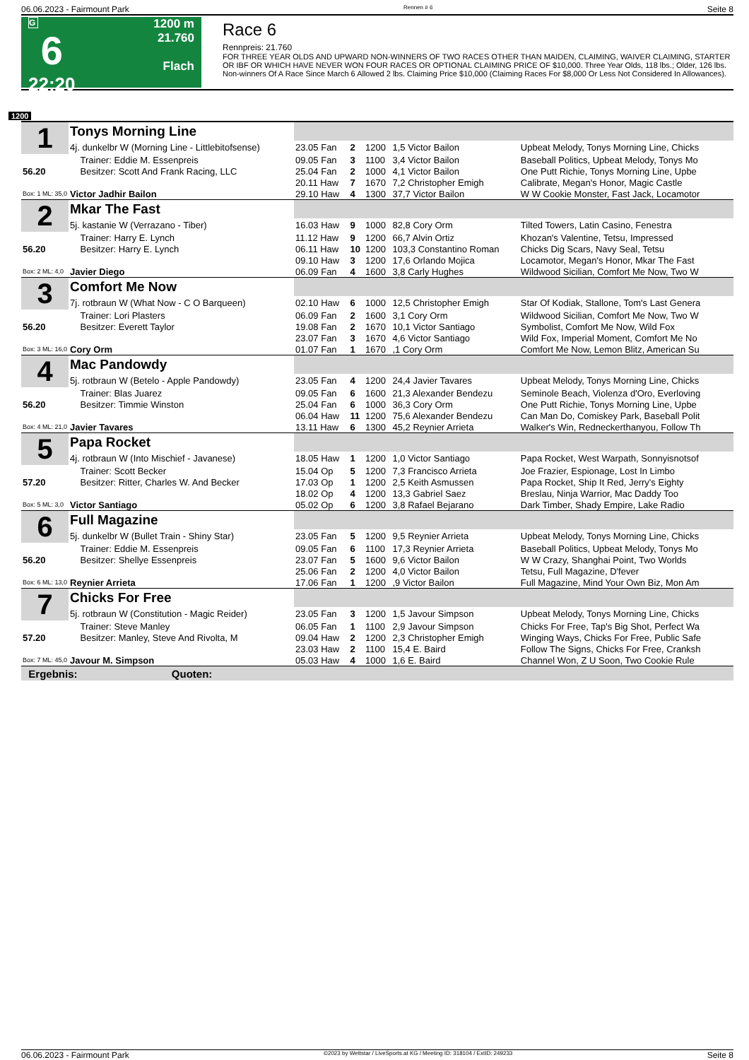06.06.2023 - Fairmount Park Rennen # 6 Seite 8
G
6
22:20
1200 m
21.760
Flach
Race 6
Rennpreis: 21.760
FOR THREE YEAR OLDS AND UPWARD NON-WINNERS OF TWO RACES OTHER THAN MAIDEN, CLAIMING, WAIVER CLAIMING, STARTER OR IBF OR WHICH HAVE NEVER WON FOUR RACES OR OPTIONAL CLAIMING PRICE OF $10,000. Three Year Olds, 118 lbs.; Older, 126 lbs. Non-winners Of A Race Since March 6 Allowed 2 lbs. Claiming Price $10,000 (Claiming Races For $8,000 Or Less Not Considered In Allowances).
1200
| 1 | Tonys Morning Line | | | | | |
| | 4j. dunkelbr W (Morning Line - Littlebitofsense) | 23.05 Fan | 2 | 1200 | 1,5 Victor Bailon | Upbeat Melody, Tonys Morning Line, Chicks |
| | Trainer: Eddie M. Essenpreis | 09.05 Fan | 3 | 1100 | 3,4 Victor Bailon | Baseball Politics, Upbeat Melody, Tonys Mo |
| 56.20 | Besitzer: Scott And Frank Racing, LLC | 25.04 Fan | 2 | 1000 | 4,1 Victor Bailon | One Putt Richie, Tonys Morning Line, Upbe |
| | | 20.11 Haw | 7 | 1670 | 7,2 Christopher Emigh | Calibrate, Megan's Honor, Magic Castle |
| Box: 1 ML: 35,0 | Victor Jadhir Bailon | 29.10 Haw | 4 | 1300 | 37,7 Victor Bailon | W W Cookie Monster, Fast Jack, Locamotor |
| 2 | Mkar The Fast | | | | | |
| | 5j. kastanie W (Verrazano - Tiber) | 16.03 Haw | 9 | 1000 | 82,8 Cory Orm | Tilted Towers, Latin Casino, Fenestra |
| | Trainer: Harry E. Lynch | 11.12 Haw | 9 | 1200 | 66,7 Alvin Ortiz | Khozan's Valentine, Tetsu, Impressed |
| 56.20 | Besitzer: Harry E. Lynch | 06.11 Haw | 10 | 1200 | 103,3 Constantino Roman | Chicks Dig Scars, Navy Seal, Tetsu |
| | | 09.10 Haw | 3 | 1200 | 17,6 Orlando Mojica | Locamotor, Megan's Honor, Mkar The Fast |
| Box: 2 ML: 4,0 | Javier Diego | 06.09 Fan | 4 | 1600 | 3,8 Carly Hughes | Wildwood Sicilian, Comfort Me Now, Two W |
| 3 | Comfort Me Now | | | | | |
| | 7j. rotbraun W (What Now - C O Barqueen) | 02.10 Haw | 6 | 1000 | 12,5 Christopher Emigh | Star Of Kodiak, Stallone, Tom's Last Genera |
| | Trainer: Lori Plasters | 06.09 Fan | 2 | 1600 | 3,1 Cory Orm | Wildwood Sicilian, Comfort Me Now, Two W |
| 56.20 | Besitzer: Everett Taylor | 19.08 Fan | 2 | 1670 | 10,1 Victor Santiago | Symbolist, Comfort Me Now, Wild Fox |
| | | 23.07 Fan | 3 | 1670 | 4,6 Victor Santiago | Wild Fox, Imperial Moment, Comfort Me No |
| Box: 3 ML: 16,0 | Cory Orm | 01.07 Fan | 1 | 1670 | ,1 Cory Orm | Comfort Me Now, Lemon Blitz, American Su |
| 4 | Mac Pandowdy | | | | | |
| | 5j. rotbraun W (Betelo - Apple Pandowdy) | 23.05 Fan | 4 | 1200 | 24,4 Javier Tavares | Upbeat Melody, Tonys Morning Line, Chicks |
| | Trainer: Blas Juarez | 09.05 Fan | 6 | 1600 | 21,3 Alexander Bendezu | Seminole Beach, Violenza d'Oro, Everloving |
| 56.20 | Besitzer: Timmie Winston | 25.04 Fan | 6 | 1000 | 36,3 Cory Orm | One Putt Richie, Tonys Morning Line, Upbe |
| | | 06.04 Haw | 11 | 1200 | 75,6 Alexander Bendezu | Can Man Do, Comiskey Park, Baseball Polit |
| Box: 4 ML: 21,0 | Javier Tavares | 13.11 Haw | 6 | 1300 | 45,2 Reynier Arrieta | Walker's Win, Redneckerthanyou, Follow Th |
| 5 | Papa Rocket | | | | | |
| | 4j. rotbraun W (Into Mischief - Javanese) | 18.05 Haw | 1 | 1200 | 1,0 Victor Santiago | Papa Rocket, West Warpath, Sonnyisnotsof |
| | Trainer: Scott Becker | 15.04 Op | 5 | 1200 | 7,3 Francisco Arrieta | Joe Frazier, Espionage, Lost In Limbo |
| 57.20 | Besitzer: Ritter, Charles W. And Becker | 17.03 Op | 1 | 1200 | 2,5 Keith Asmussen | Papa Rocket, Ship It Red, Jerry's Eighty |
| | | 18.02 Op | 4 | 1200 | 13,3 Gabriel Saez | Breslau, Ninja Warrior, Mac Daddy Too |
| Box: 5 ML: 3,0 | Victor Santiago | 05.02 Op | 6 | 1200 | 3,8 Rafael Bejarano | Dark Timber, Shady Empire, Lake Radio |
| 6 | Full Magazine | | | | | |
| | 5j. dunkelbr W (Bullet Train - Shiny Star) | 23.05 Fan | 5 | 1200 | 9,5 Reynier Arrieta | Upbeat Melody, Tonys Morning Line, Chicks |
| | Trainer: Eddie M. Essenpreis | 09.05 Fan | 6 | 1100 | 17,3 Reynier Arrieta | Baseball Politics, Upbeat Melody, Tonys Mo |
| 56.20 | Besitzer: Shellye Essenpreis | 23.07 Fan | 5 | 1600 | 9,6 Victor Bailon | W W Crazy, Shanghai Point, Two Worlds |
| | | 25.06 Fan | 2 | 1200 | 4,0 Victor Bailon | Tetsu, Full Magazine, D'fever |
| Box: 6 ML: 13,0 | Reynier Arrieta | 17.06 Fan | 1 | 1200 | ,9 Victor Bailon | Full Magazine, Mind Your Own Biz, Mon Am |
| 7 | Chicks For Free | | | | | |
| | 5j. rotbraun W (Constitution - Magic Reider) | 23.05 Fan | 3 | 1200 | 1,5 Javour Simpson | Upbeat Melody, Tonys Morning Line, Chicks |
| | Trainer: Steve Manley | 06.05 Fan | 1 | 1100 | 2,9 Javour Simpson | Chicks For Free, Tap's Big Shot, Perfect Wa |
| 57.20 | Besitzer: Manley, Steve And Rivolta, M | 09.04 Haw | 2 | 1200 | 2,3 Christopher Emigh | Winging Ways, Chicks For Free, Public Safe |
| | | 23.03 Haw | 2 | 1100 | 15,4 E. Baird | Follow The Signs, Chicks For Free, Cranksh |
| Box: 7 ML: 45,0 | Javour M. Simpson | 05.03 Haw | 4 | 1000 | 1,6 E. Baird | Channel Won, Z U Soon, Two Cookie Rule |
| Ergebnis: Quoten: | | | | | | |
06.06.2023 - Fairmount Park ©2023 by Wettstar / LiveSports.at KG / Meeting ID: 318104 / ExtID: 249233 Seite 8